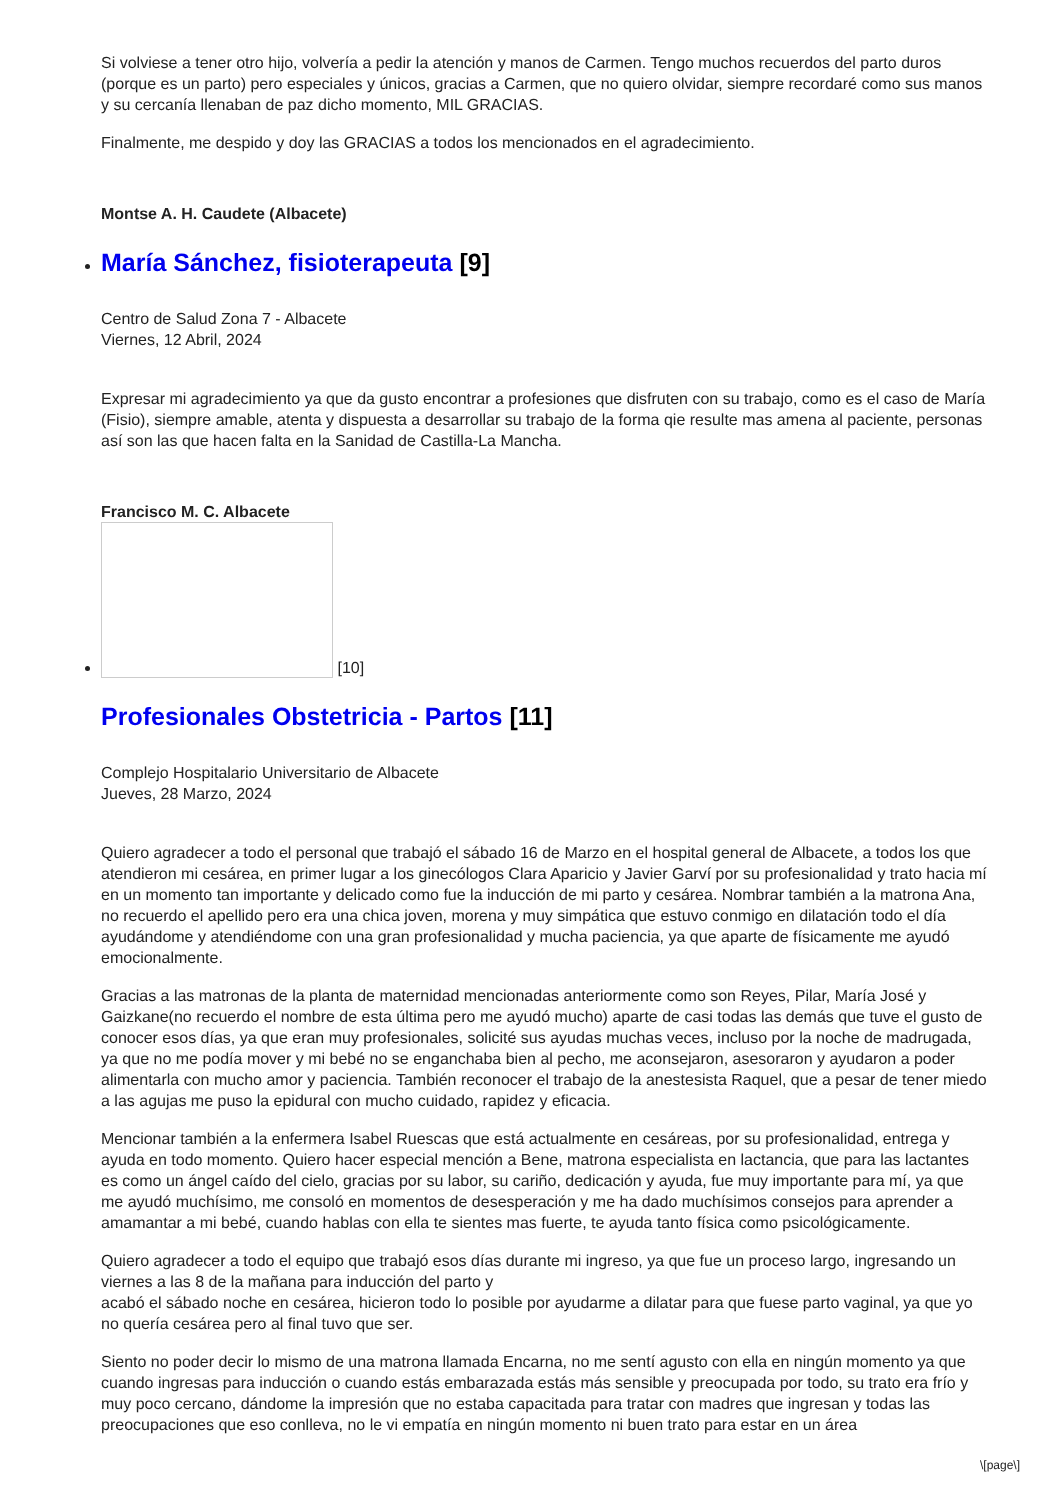Si volviese a tener otro hijo, volvería a pedir la atención y manos de Carmen. Tengo muchos recuerdos del parto duros (porque es un parto) pero especiales y únicos, gracias a Carmen, que no quiero olvidar, siempre recordaré como sus manos y su cercanía llenaban de paz dicho momento, MIL GRACIAS.
Finalmente, me despido y doy las GRACIAS a todos los mencionados en el agradecimiento.
Montse A. H. Caudete (Albacete)
María Sánchez, fisioterapeuta [9]
Centro de Salud Zona 7 - Albacete
Viernes, 12 Abril, 2024
Expresar mi agradecimiento ya que da gusto encontrar a profesiones que disfruten con su trabajo, como es el caso de María (Fisio), siempre amable, atenta y dispuesta a desarrollar su trabajo de la forma qie resulte mas amena al paciente, personas así son las que hacen falta en la Sanidad de Castilla-La Mancha.
Francisco M. C. Albacete
[10]
Profesionales Obstetricia - Partos [11]
Complejo Hospitalario Universitario de Albacete
Jueves, 28 Marzo, 2024
Quiero agradecer a todo el personal que trabajó el sábado 16 de Marzo en el hospital general de Albacete, a todos los que atendieron mi cesárea, en primer lugar a los ginecólogos Clara Aparicio y Javier Garví por su profesionalidad y trato hacia mí en un momento tan importante y delicado como fue la inducción de mi parto y cesárea. Nombrar también a la matrona Ana, no recuerdo el apellido pero era una chica joven, morena y muy simpática que estuvo conmigo en dilatación todo el día ayudándome y atendiéndome con una gran profesionalidad y mucha paciencia, ya que aparte de físicamente me ayudó emocionalmente.
Gracias a las matronas de la planta de maternidad mencionadas anteriormente como son Reyes, Pilar, María José y Gaizkane(no recuerdo el nombre de esta última pero me ayudó mucho) aparte de casi todas las demás que tuve el gusto de conocer esos días, ya que eran muy profesionales, solicité sus ayudas muchas veces, incluso por la noche de madrugada, ya que no me podía mover y mi bebé no se enganchaba bien al pecho, me aconsejaron, asesoraron y ayudaron a poder alimentarla con mucho amor y paciencia. También reconocer el trabajo de la anestesista Raquel, que a pesar de tener miedo a las agujas me puso la epidural con mucho cuidado, rapidez y eficacia.
Mencionar también a la enfermera Isabel Ruescas que está actualmente en cesáreas, por su profesionalidad, entrega y ayuda en todo momento. Quiero hacer especial mención a Bene, matrona especialista en lactancia, que para las lactantes es como un ángel caído del cielo, gracias por su labor, su cariño, dedicación y ayuda, fue muy importante para mí, ya que me ayudó muchísimo, me consoló en momentos de desesperación y me ha dado muchísimos consejos para aprender a amamantar a mi bebé, cuando hablas con ella te sientes mas fuerte, te ayuda tanto física como psicológicamente.
Quiero agradecer a todo el equipo que trabajó esos días durante mi ingreso, ya que fue un proceso largo, ingresando un viernes a las 8 de la mañana para inducción del parto y
acabó el sábado noche en cesárea, hicieron todo lo posible por ayudarme a dilatar para que fuese parto vaginal, ya que yo no quería cesárea pero al final tuvo que ser.
Siento no poder decir lo mismo de una matrona llamada Encarna, no me sentí agusto con ella en ningún momento ya que cuando ingresas para inducción o cuando estás embarazada estás más sensible y preocupada por todo, su trato era frío y muy poco cercano, dándome la impresión que no estaba capacitada para tratar con madres que ingresan y todas las preocupaciones que eso conlleva, no le vi empatía en ningún momento ni buen trato para estar en un área
\[page\]